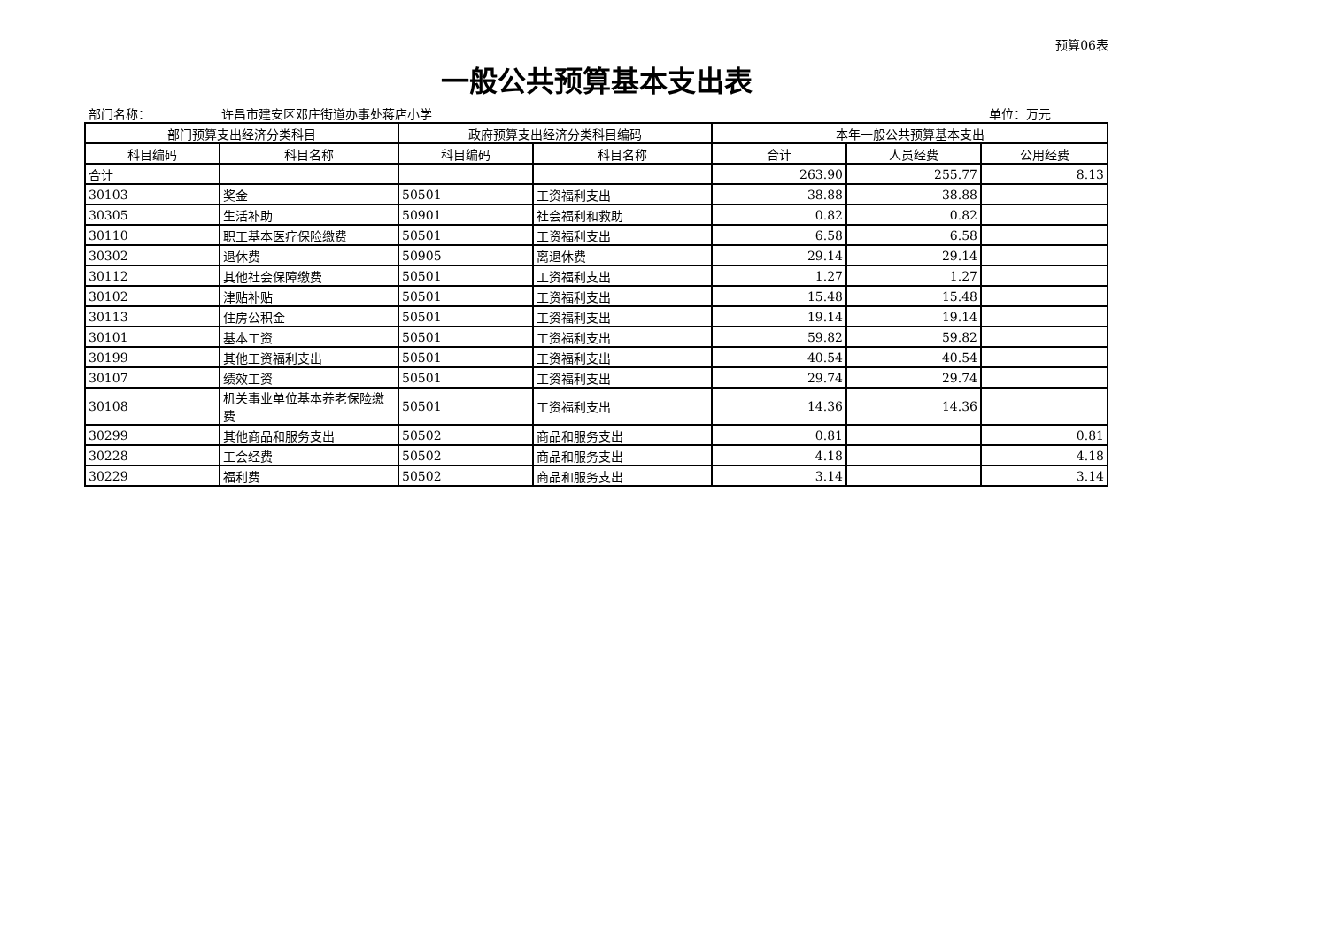预算06表
一般公共预算基本支出表
部门名称： 许昌市建安区邓庄街道办事处蒋店小学 单位：万元
| 部门预算支出经济分类科目 | | 政府预算支出经济分类科目编码 | | 本年一般公共预算基本支出 | | |
| --- | --- | --- | --- | --- | --- | --- |
| 科目编码 | 科目名称 | 科目编码 | 科目名称 | 合计 | 人员经费 | 公用经费 |
| 合计 | | | | 263.90 | 255.77 | 8.13 |
| 30103 | 奖金 | 50501 | 工资福利支出 | 38.88 | 38.88 | |
| 30305 | 生活补助 | 50901 | 社会福利和救助 | 0.82 | 0.82 | |
| 30110 | 职工基本医疗保险缴费 | 50501 | 工资福利支出 | 6.58 | 6.58 | |
| 30302 | 退休费 | 50905 | 离退休费 | 29.14 | 29.14 | |
| 30112 | 其他社会保障缴费 | 50501 | 工资福利支出 | 1.27 | 1.27 | |
| 30102 | 津贴补贴 | 50501 | 工资福利支出 | 15.48 | 15.48 | |
| 30113 | 住房公积金 | 50501 | 工资福利支出 | 19.14 | 19.14 | |
| 30101 | 基本工资 | 50501 | 工资福利支出 | 59.82 | 59.82 | |
| 30199 | 其他工资福利支出 | 50501 | 工资福利支出 | 40.54 | 40.54 | |
| 30107 | 绩效工资 | 50501 | 工资福利支出 | 29.74 | 29.74 | |
| 30108 | 机关事业单位基本养老保险缴费 | 50501 | 工资福利支出 | 14.36 | 14.36 | |
| 30299 | 其他商品和服务支出 | 50502 | 商品和服务支出 | 0.81 | | 0.81 |
| 30228 | 工会经费 | 50502 | 商品和服务支出 | 4.18 | | 4.18 |
| 30229 | 福利费 | 50502 | 商品和服务支出 | 3.14 | | 3.14 |